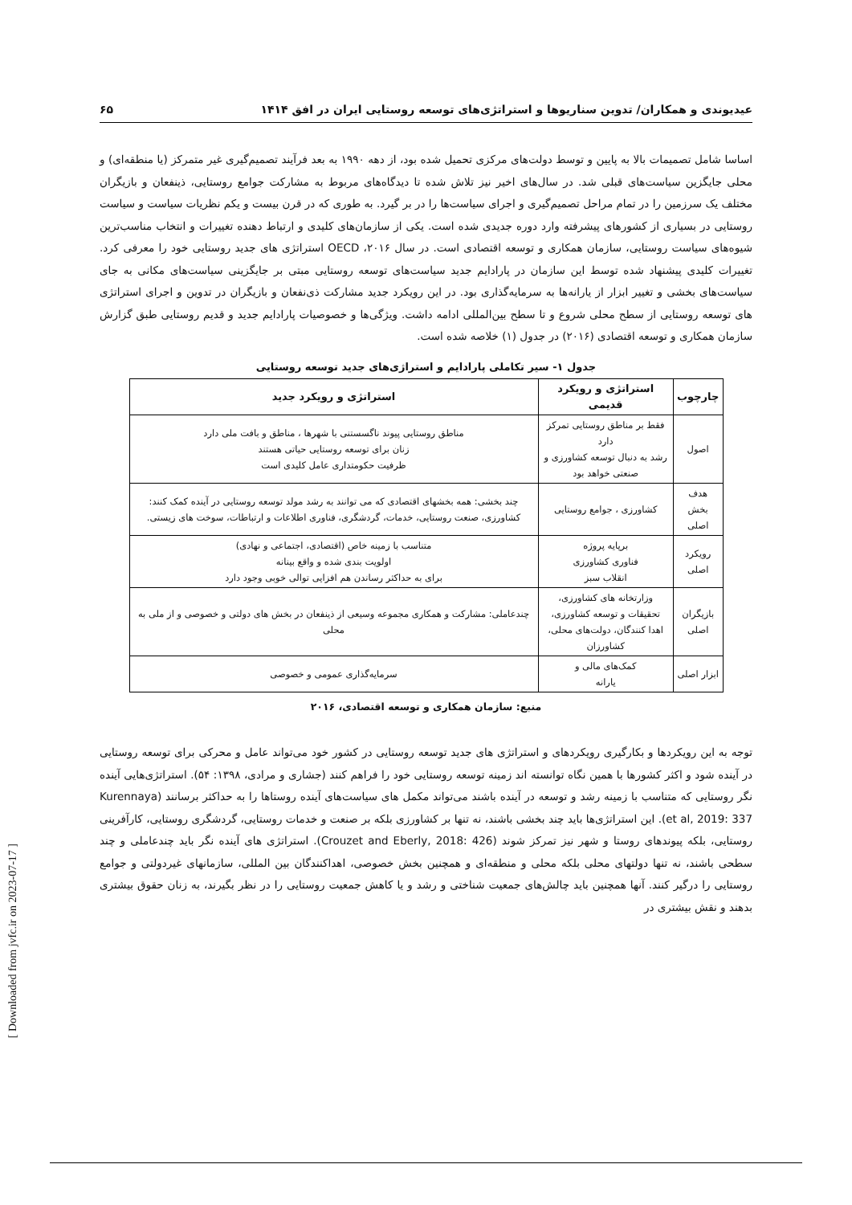عیدیوندی و همکاران/ تدوین سناریوها و استراتژی‌های توسعه روستایی ایران در افق ۱۴۱۴ ۶۵
اساسا شامل تصمیمات بالا به پایین و توسط دولت‌های مرکزی تحمیل شده بود، از دهه ۱۹۹۰ به بعد فرآیند تصمیم‌گیری غیر متمرکز (یا منطقه‌ای) و محلی جایگزین سیاست‌های قبلی شد. در سال‌های اخیر نیز تلاش شده تا دیدگاه‌های مربوط به مشارکت جوامع روستایی، ذینفعان و بازیگران مختلف یک سرزمین را در تمام مراحل تصمیم‌گیری و اجرای سیاست‌ها را در بر گیرد. به طوری که در قرن بیست و یکم نظریات سیاست و سیاست روستایی در بسیاری از کشورهای پیشرفته وارد دوره جدیدی شده است. یکی از سازمان‌های کلیدی و ارتباط دهنده تغییرات و انتخاب مناسب‌ترین شیوه‌های سیاست روستایی، سازمان همکاری و توسعه اقتصادی است. در سال ۲۰۱۶، OECD استراتژی های جدید روستایی خود را معرفی کرد. تغییرات کلیدی پیشنهاد شده توسط این سازمان در پارادایم جدید سیاست‌های توسعه روستایی مبتی بر جایگزینی سیاست‌های مکانی به جای سیاست‌های بخشی و تغییر ابزار از یارانه‌ها به سرمایه‌گذاری بود. در این رویکرد جدید مشارکت ذی‌نفعان و بازیگران در تدوین و اجرای استراتژی های توسعه روستایی از سطح محلی شروع و تا سطح بین‌المللی ادامه داشت. ویژگی‌ها و خصوصیات پارادایم جدید و قدیم روستایی طبق گزارش سازمان همکاری و توسعه اقتصادی (۲۰۱۶) در جدول (۱) خلاصه شده است.
جدول ۱- سیر تکاملی پارادایم و استراژی‌های جدید توسعه روستایی
| چارچوب | استراتژی و رویکرد قدیمی | استراتژی و رویکرد جدید |
| --- | --- | --- |
| اصول | فقط بر مناطق روستایی تمرکز دارد رشد به دنبال توسعه کشاورزی و صنعتی خواهد بود | مناطق روستایی پیوند ناگسستنی با شهرها ، مناطق و بافت ملی دارد زنان برای توسعه روستایی حیاتی هستند ظرفیت حکومتداری عامل کلیدی است |
| هدف بخش اصلی | کشاورزی ، جوامع روستایی | چند بخشی: همه بخشهای اقتصادی که می توانند به رشد مولد توسعه روستایی در آینده کمک کنند: کشاورزی، صنعت روستایی، خدمات، گردشگری، فناوری اطلاعات و ارتباطات، سوخت های زیستی. |
| رویکرد اصلی | برپایه پروژه فناوری کشاورزی انقلاب سبز | متناسب با زمینه خاص (اقتصادی، اجتماعی و نهادی) اولویت بندی شده و واقع بینانه برای به حداکثر رساندن هم افزایی توالی خوبی وجود دارد |
| بازیگران اصلی | وزارتخانه های کشاورزی، تحقیقات و توسعه کشاورزی، اهدا کنندگان، دولت‌های محلی، کشاورزان | چندعاملی: مشارکت و همکاری مجموعه وسیعی از ذینفعان در بخش های دولتی و خصوصی و از ملی به محلی |
| ابزار اصلی | کمک‌های مالی و یارانه | سرمایه‌گذاری عمومی و خصوصی |
منبع: سازمان همکاری و توسعه اقتصادی، ۲۰۱۶
توجه به این رویکردها و بکارگیری رویکردهای و استراتژی های جدید توسعه روستایی در کشور خود می‌تواند عامل و محرکی برای توسعه روستایی در آینده شود و اکثر کشورها با همین نگاه توانسته اند زمینه توسعه روستایی خود را فراهم کنند (جشاری و مرادی، ۱۳۹۸: ۵۴). استراتژی‌هایی آینده نگر روستایی که متناسب با زمینه رشد و توسعه در آینده باشند می‌تواند مکمل های سیاست‌های آینده روستاها را به حداکثر برسانند (Kurennaya et al, 2019: 337). این استراتژی‌ها باید چند بخشی باشند، نه تنها بر کشاورزی بلکه بر صنعت و خدمات روستایی، گردشگری روستایی، کارآفرینی روستایی، بلکه پیوندهای روستا و شهر نیز تمرکز شوند (Crouzet and Eberly, 2018: 426). استراتژی های آینده نگر باید چندعاملی و چند سطحی باشند، نه تنها دولتهای محلی بلکه محلی و منطقه‌ای و همچنین بخش خصوصی، اهداکنندگان بین المللی، سازمانهای غیردولتی و جوامع روستایی را درگیر کنند. آنها همچنین باید چالش‌های جمعیت شناختی و رشد و یا کاهش جمعیت روستایی را در نظر بگیرند، به زنان حقوق بیشتری بدهند و نقش بیشتری در
[ Downloaded from jvfc.ir on 2023-07-17 ]